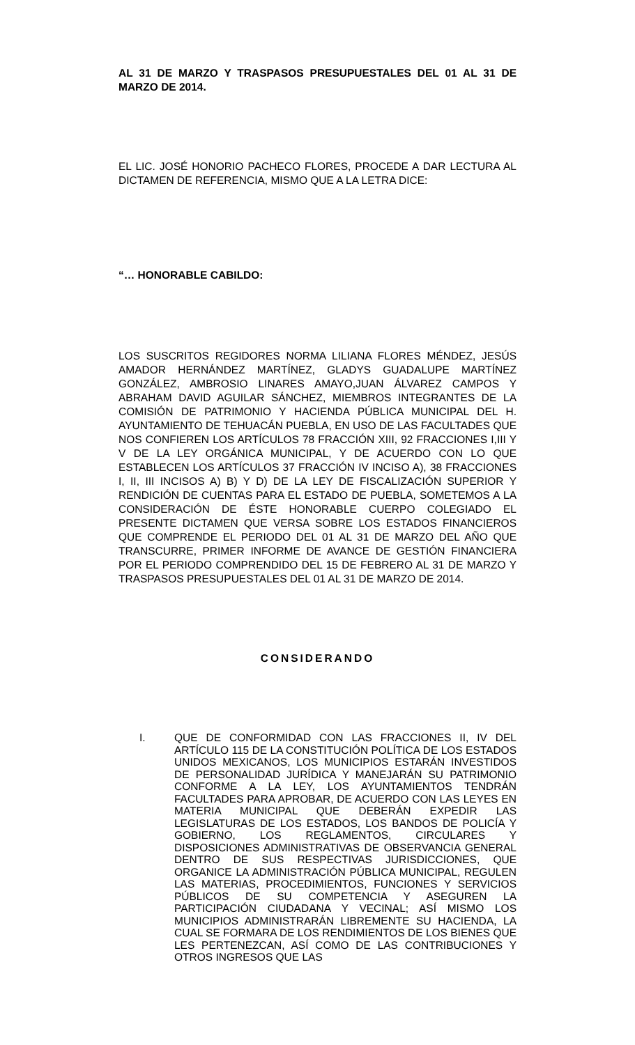AL 31 DE MARZO Y TRASPASOS PRESUPUESTALES DEL 01 AL 31 DE MARZO DE 2014.
EL LIC. JOSÉ HONORIO PACHECO FLORES, PROCEDE A DAR LECTURA AL DICTAMEN DE REFERENCIA, MISMO QUE A LA LETRA DICE:
“… HONORABLE CABILDO:
LOS SUSCRITOS REGIDORES NORMA LILIANA FLORES MÉNDEZ, JESÚS AMADOR HERNÁNDEZ MARTÍNEZ, GLADYS GUADALUPE MARTÍNEZ GONZÁLEZ, AMBROSIO LINARES AMAYO,JUAN ÁLVAREZ CAMPOS Y ABRAHAM DAVID AGUILAR SÁNCHEZ, MIEMBROS INTEGRANTES DE LA COMISIÓN DE PATRIMONIO Y HACIENDA PÚBLICA MUNICIPAL DEL H. AYUNTAMIENTO DE TEHUACÁN PUEBLA, EN USO DE LAS FACULTADES QUE NOS CONFIEREN LOS ARTÍCULOS 78 FRACCIÓN XIII, 92 FRACCIONES I,III Y V DE LA LEY ORGÁNICA MUNICIPAL, Y DE ACUERDO CON LO QUE ESTABLECEN LOS ARTÍCULOS 37 FRACCIÓN IV INCISO A), 38 FRACCIONES I, II, III INCISOS A) B) Y D) DE LA LEY DE FISCALIZACIÓN SUPERIOR Y RENDICIÓN DE CUENTAS PARA EL ESTADO DE PUEBLA, SOMETEMOS A LA CONSIDERACIÓN DE ÉSTE HONORABLE CUERPO COLEGIADO EL PRESENTE DICTAMEN QUE VERSA SOBRE LOS ESTADOS FINANCIEROS QUE COMPRENDE EL PERIODO DEL 01 AL 31 DE MARZO DEL AÑO QUE TRANSCURRE, PRIMER INFORME DE AVANCE DE GESTIÓN FINANCIERA POR EL PERIODO COMPRENDIDO DEL 15 DE FEBRERO AL 31 DE MARZO Y TRASPASOS PRESUPUESTALES DEL 01 AL 31 DE MARZO DE 2014.
CONSIDERANDO
I.
QUE DE CONFORMIDAD CON LAS FRACCIONES II, IV DEL ARTÍCULO 115 DE LA CONSTITUCIÓN POLÍTICA DE LOS ESTADOS UNIDOS MEXICANOS, LOS MUNICIPIOS ESTARÁN INVESTIDOS DE PERSONALIDAD JURÍDICA Y MANEJARÁN SU PATRIMONIO CONFORME A LA LEY, LOS AYUNTAMIENTOS TENDRÁN FACULTADES PARA APROBAR, DE ACUERDO CON LAS LEYES EN MATERIA MUNICIPAL QUE DEBERÁN EXPEDIR LAS LEGISLATURAS DE LOS ESTADOS, LOS BANDOS DE POLICÍA Y GOBIERNO, LOS REGLAMENTOS, CIRCULARES Y DISPOSICIONES ADMINISTRATIVAS DE OBSERVANCIA GENERAL DENTRO DE SUS RESPECTIVAS JURISDICCIONES, QUE ORGANICE LA ADMINISTRACIÓN PÚBLICA MUNICIPAL, REGULEN LAS MATERIAS, PROCEDIMIENTOS, FUNCIONES Y SERVICIOS PÚBLICOS DE SU COMPETENCIA Y ASEGUREN LA PARTICIPACIÓN CIUDADANA Y VECINAL; ASÍ MISMO LOS MUNICIPIOS ADMINISTRARÁN LIBREMENTE SU HACIENDA, LA CUAL SE FORMARA DE LOS RENDIMIENTOS DE LOS BIENES QUE LES PERTENEZCAN, ASÍ COMO DE LAS CONTRIBUCIONES Y OTROS INGRESOS QUE LAS